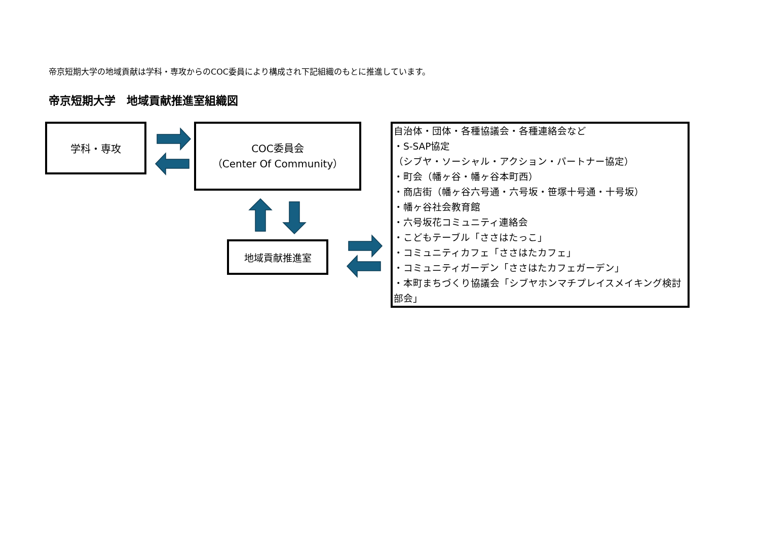帝京短期大学の地域貢献は学科・専攻からのCOC委員により構成され下記組織のもとに推進しています。
帝京短期大学　地域貢献推進室組織図
学科・専攻
COC委員会
（Center Of Community）
地域貢献推進室
自治体・団体・各種協議会・各種連絡会など
・S-SAP協定
（シブヤ・ソーシャル・アクション・パートナー協定）
・町会（幡ヶ谷・幡ヶ谷本町西）
・商店街（幡ヶ谷六号通・六号坂・笹塚十号通・十号坂）
・幡ヶ谷社会教育館
・六号坂花コミュニティ連絡会
・こどもテーブル「ささはたっこ」
・コミュニティカフェ「ささはたカフェ」
・コミュニティガーデン「ささはたカフェガーデン」
・本町まちづくり協議会「シブヤホンマチプレイスメイキング検討部会」